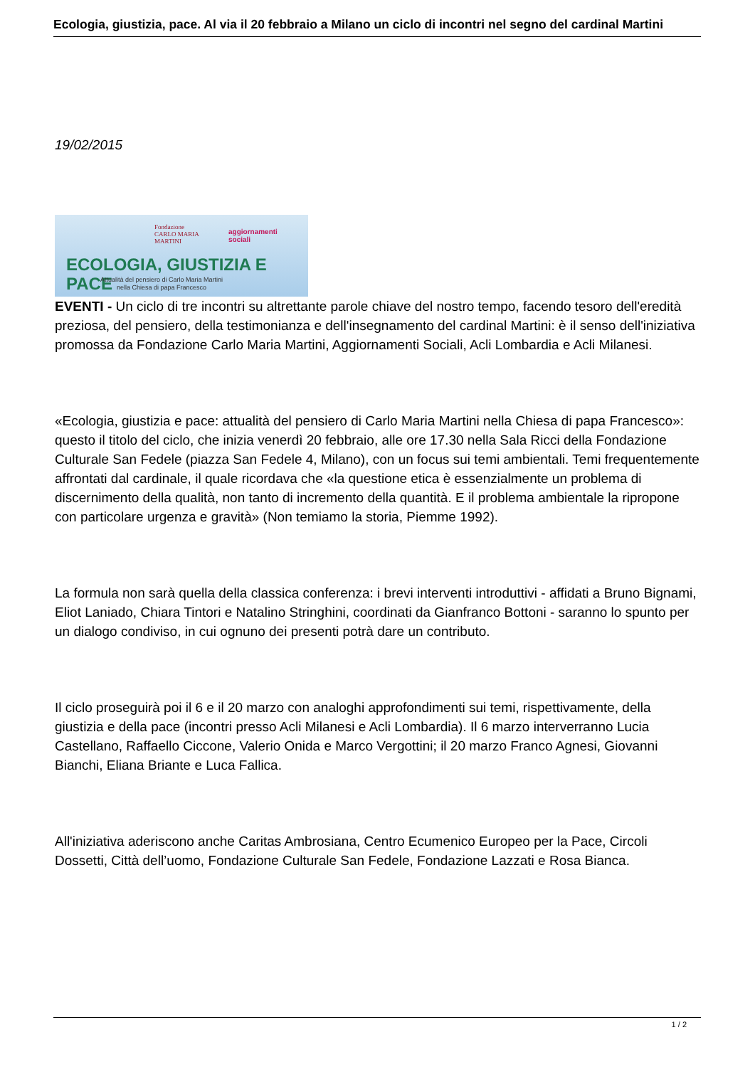Ecologia, giustizia, pace. Al via il 20 febbraio a Milano un ciclo di incontri nel segno del cardinal Martini
19/02/2015
Fondazione
CARLO MARIA
MARTINI
aggiornamenti
sociali
ECOLOGIA, GIUSTIZIA E PACE
Attualità del pensiero di Carlo Maria Martini
nella Chiesa di papa Francesco
EVENTI - Un ciclo di tre incontri su altrettante parole chiave del nostro tempo, facendo tesoro dell'eredità preziosa, del pensiero, della testimonianza e dell'insegnamento del cardinal Martini: è il senso dell'iniziativa promossa da Fondazione Carlo Maria Martini, Aggiornamenti Sociali, Acli Lombardia e Acli Milanesi.
«Ecologia, giustizia e pace: attualità del pensiero di Carlo Maria Martini nella Chiesa di papa Francesco»: questo il titolo del ciclo, che inizia venerdì 20 febbraio, alle ore 17.30 nella Sala Ricci della Fondazione Culturale San Fedele (piazza San Fedele 4, Milano), con un focus sui temi ambientali. Temi frequentemente affrontati dal cardinale, il quale ricordava che «la questione etica è essenzialmente un problema di discernimento della qualità, non tanto di incremento della quantità. E il problema ambientale la ripropone con particolare urgenza e gravità» (Non temiamo la storia, Piemme 1992).
La formula non sarà quella della classica conferenza: i brevi interventi introduttivi - affidati a Bruno Bignami, Eliot Laniado, Chiara Tintori e Natalino Stringhini, coordinati da Gianfranco Bottoni - saranno lo spunto per un dialogo condiviso, in cui ognuno dei presenti potrà dare un contributo.
Il ciclo proseguirà poi il 6 e il 20 marzo con analoghi approfondimenti sui temi, rispettivamente, della giustizia e della pace (incontri presso Acli Milanesi e Acli Lombardia). Il 6 marzo interverranno Lucia Castellano, Raffaello Ciccone, Valerio Onida e Marco Vergottini; il 20 marzo Franco Agnesi, Giovanni Bianchi, Eliana Briante e Luca Fallica.
All'iniziativa aderiscono anche Caritas Ambrosiana, Centro Ecumenico Europeo per la Pace, Circoli Dossetti, Città dell’uomo, Fondazione Culturale San Fedele, Fondazione Lazzati e Rosa Bianca.
1 / 2